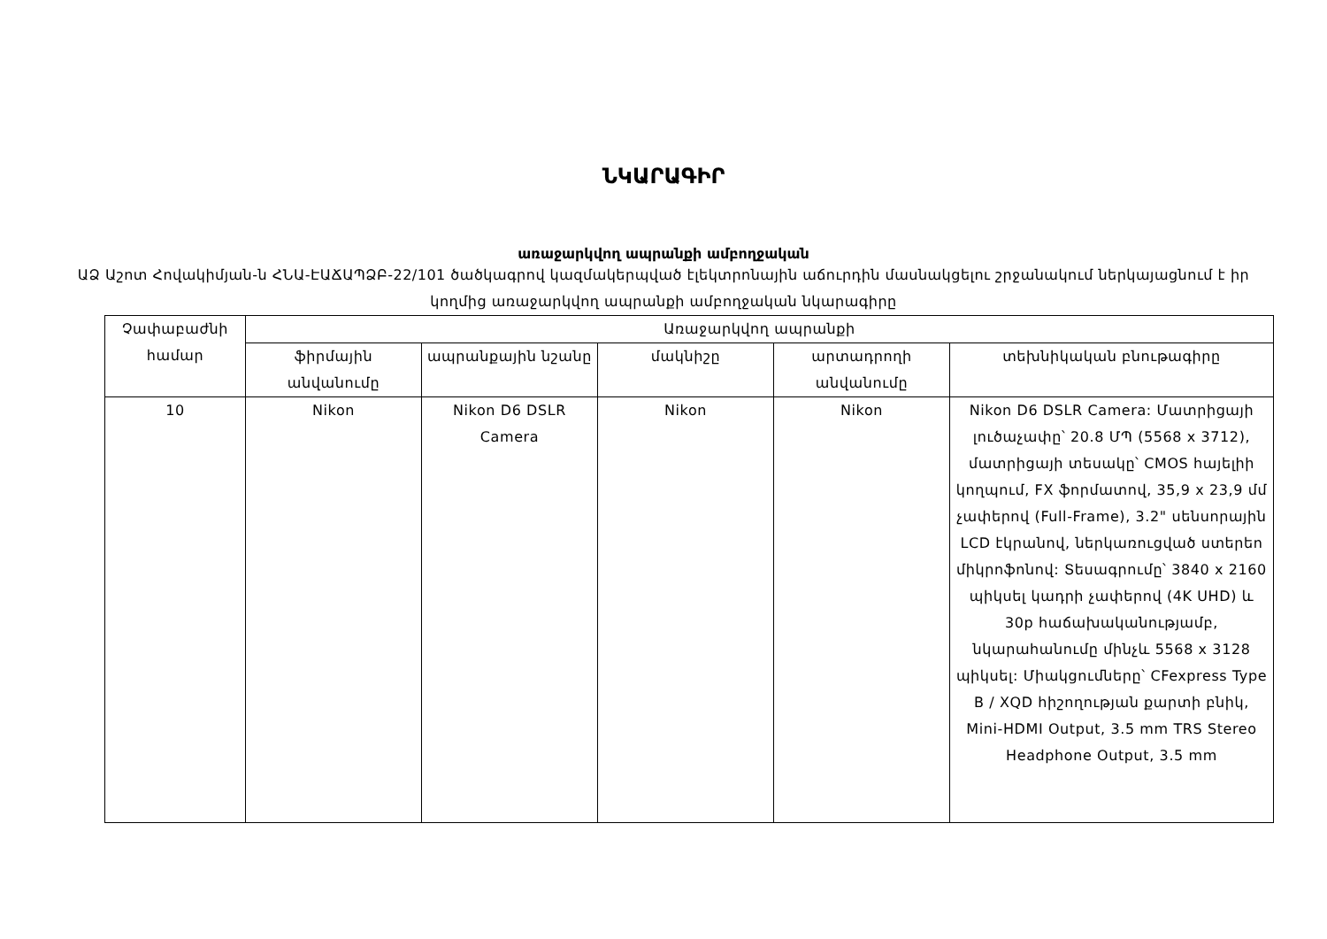ՆԿԱՐԱԳԻՐ
առաջարկվող ապրանքի ամբողջական
ԱՁ Աշոտ Հովակիմյան-ն ՀՆԱ-ԷԱՃԱՊՁԲ-22/101 ծածկագրով կազմակերպված էլեկտրոնային աճուրդին մասնակցելու շրջանակում ներկայացնում է իր կողմից առաջարկվող ապրանքի ամբողջական նկարագիրը
| Չափաբաժնի համար | Առաջարկվող ապրանքի | | | | |
| --- | --- | --- | --- | --- | --- |
| | ֆիրմային անվանումը | ապրանքային նշանը | մակնիշը | արտադրողի անվանումը | տեխնիկական բնութագիրը |
| 10 | Nikon | Nikon D6 DSLR Camera | Nikon | Nikon | Nikon D6 DSLR Camera: Մատրիցայի լուծաչափը՝ 20.8 ՄՊ (5568 x 3712), մատրիցայի տեսակը՝ CMOS հայելիի կողպում, FX ֆորմատով, 35,9 x 23,9 մմ չափերով (Full-Frame), 3.2" սենսորային LCD էկրանով, ներկառուցված ստերեո միկրոֆոնով: Տեսագրումը՝ 3840 x 2160 պիկսել կադրի չափերով (4K UHD) և 30p հաճախականությամբ, նկարահանումը մինչև 5568 x 3128 պիկսել: Միակցումները՝ CFexpress Type B / XQD հիշողության քարտի բնիկ, Mini-HDMI Output, 3.5 mm TRS Stereo Headphone Output, 3.5 mm |